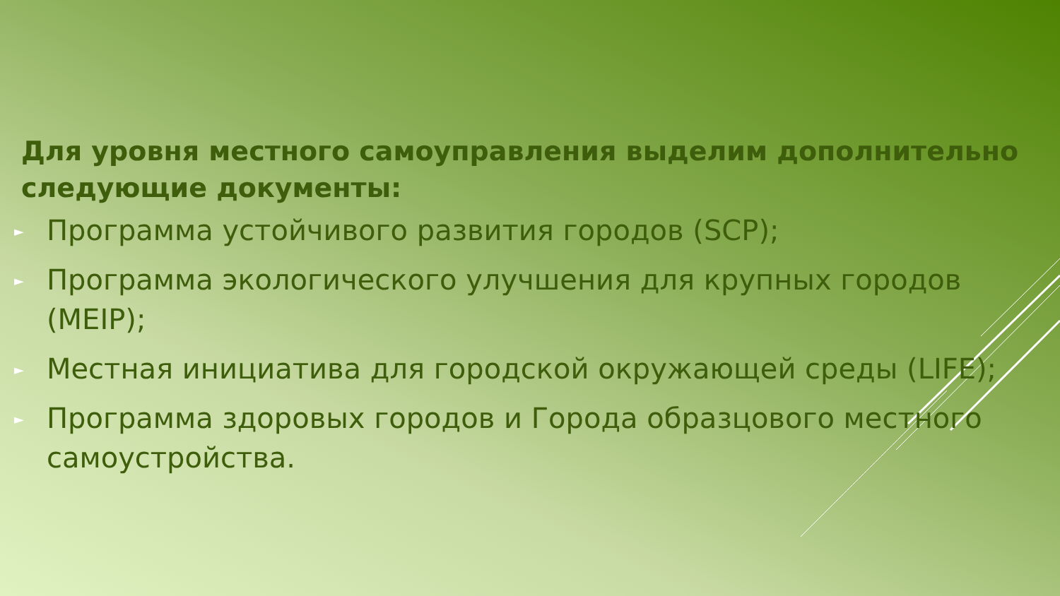Для уровня местного самоуправления выделим дополнительно следующие документы:
► Программа устойчивого развития городов (SCP);
► Программа экологического улучшения для крупных городов (MEIP);
► Местная инициатива для городской окружающей среды (LIFE);
► Программа здоровых городов и Города образцового местного самоустройства.